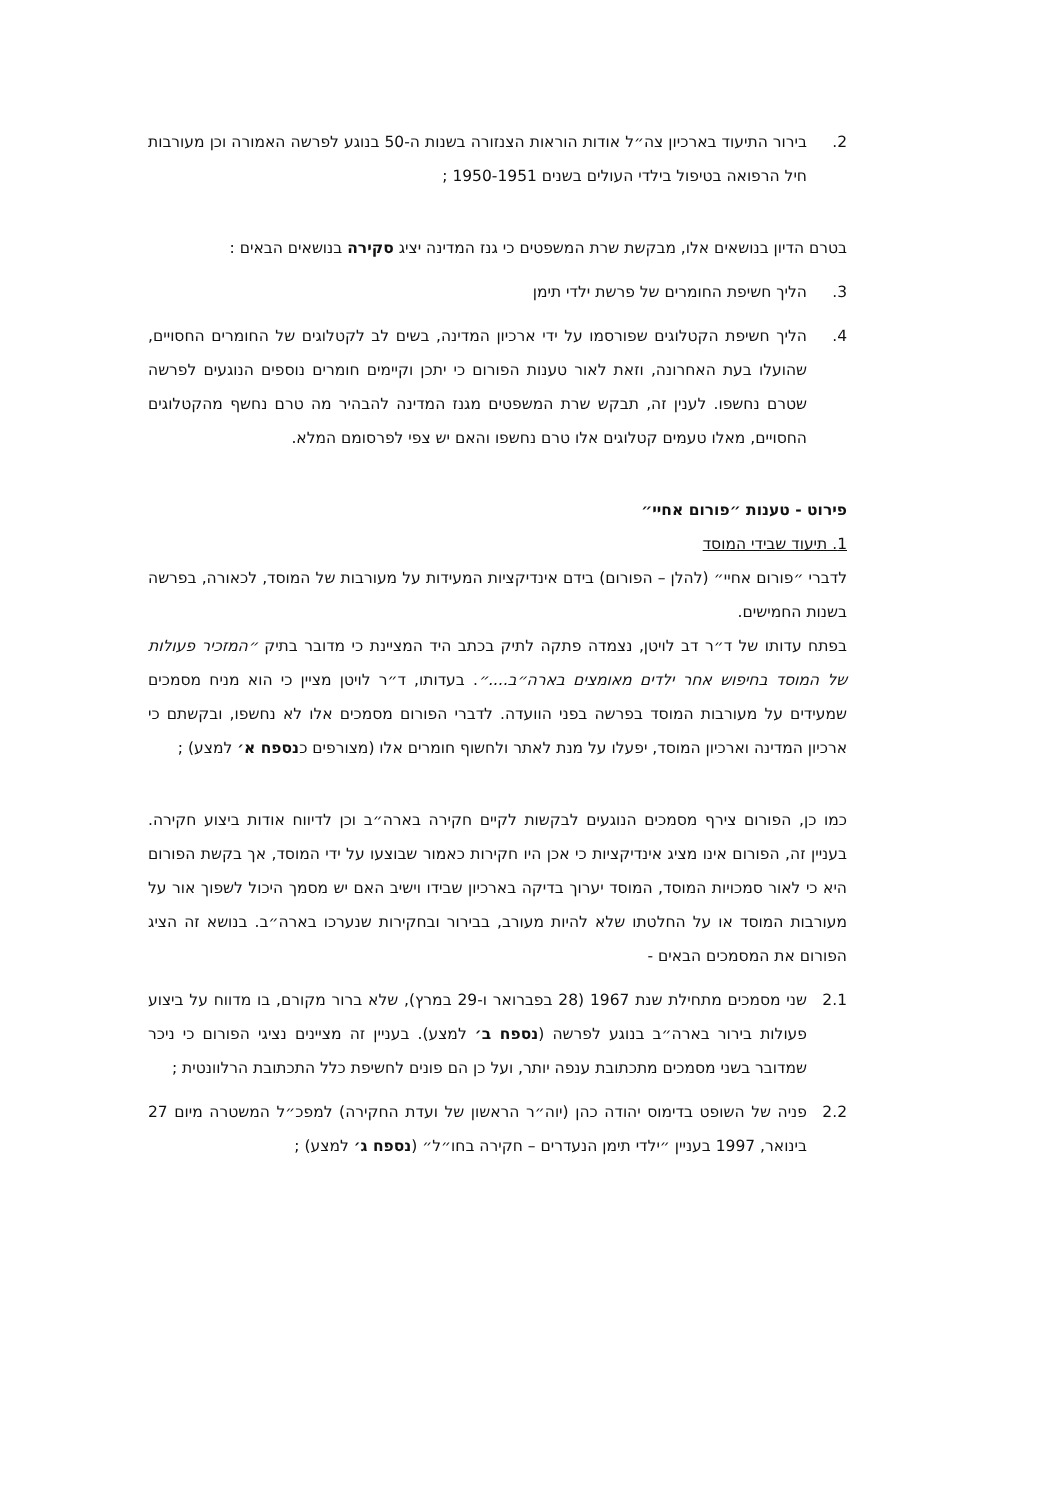2. בירור התיעוד בארכיון צה״ל אודות הוראות הצנזורה בשנות ה-50 בנוגע לפרשה האמורה וכן מעורבות חיל הרפואה בטיפול בילדי העולים בשנים 1950-1951 ;
בטרם הדיון בנושאים אלו, מבקשת שרת המשפטים כי גנז המדינה יציג סקירה בנושאים הבאים :
3. הליך חשיפת החומרים של פרשת ילדי תימן
4. הליך חשיפת הקטלוגים שפורסמו על ידי ארכיון המדינה, בשים לב לקטלוגים של החומרים החסויים, שהועלו בעת האחרונה, וזאת לאור טענות הפורום כי יתכן וקיימים חומרים נוספים הנוגעים לפרשה שטרם נחשפו. לענין זה, תבקש שרת המשפטים מגנז המדינה להבהיר מה טרם נחשף מהקטלוגים החסויים, מאלו טעמים קטלוגים אלו טרם נחשפו והאם יש צפי לפרסומם המלא.
פירוט - טענות ״פורום אחיי״
1. תיעוד שבידי המוסד
לדברי ״פורום אחיי״ (להלן – הפורום) בידם אינדיקציות המעידות על מעורבות של המוסד, לכאורה, בפרשה בשנות החמישים.
בפתח עדותו של ד״ר דב לויטן, נצמדה פתקה לתיק בכתב היד המציינת כי מדובר בתיק ״המזכיר פעולות של המוסד בחיפוש אחר ילדים מאומצים בארה״ב....״. בעדותו, ד״ר לויטן מציין כי הוא מניח מסמכים שמעידים על מעורבות המוסד בפרשה בפני הוועדה. לדברי הפורום מסמכים אלו לא נחשפו, ובקשתם כי ארכיון המדינה וארכיון המוסד, יפעלו על מנת לאתר ולחשוף חומרים אלו (מצורפים כנספח א׳ למצע) ;
כמו כן, הפורום צירף מסמכים הנוגעים לבקשות לקיים חקירה בארה״ב וכן לדיווח אודות ביצוע חקירה. בעניין זה, הפורום אינו מציג אינדיקציות כי אכן היו חקירות כאמור שבוצעו על ידי המוסד, אך בקשת הפורום היא כי לאור סמכויות המוסד, המוסד יערוך בדיקה בארכיון שבידו וישיב האם יש מסמך היכול לשפוך אור על מעורבות המוסד או על החלטתו שלא להיות מעורב, בבירור ובחקירות שנערכו בארה״ב. בנושא זה הציג הפורום את המסמכים הבאים -
2.1 שני מסמכים מתחילת שנת 1967 (28 בפברואר ו-29 במרץ), שלא ברור מקורם, בו מדווח על ביצוע פעולות בירור בארה״ב בנוגע לפרשה (נספח ב׳ למצע). בעניין זה מציינים נציגי הפורום כי ניכר שמדובר בשני מסמכים מתכתובת ענפה יותר, ועל כן הם פונים לחשיפת כלל התכתובת הרלוונטית ;
2.2 פניה של השופט בדימוס יהודה כהן (יוה״ר הראשון של ועדת החקירה) למפכ״ל המשטרה מיום 27 בינואר, 1997 בעניין ״ילדי תימן הנעדרים – חקירה בחו״ל״ (נספח ג׳ למצע) ;